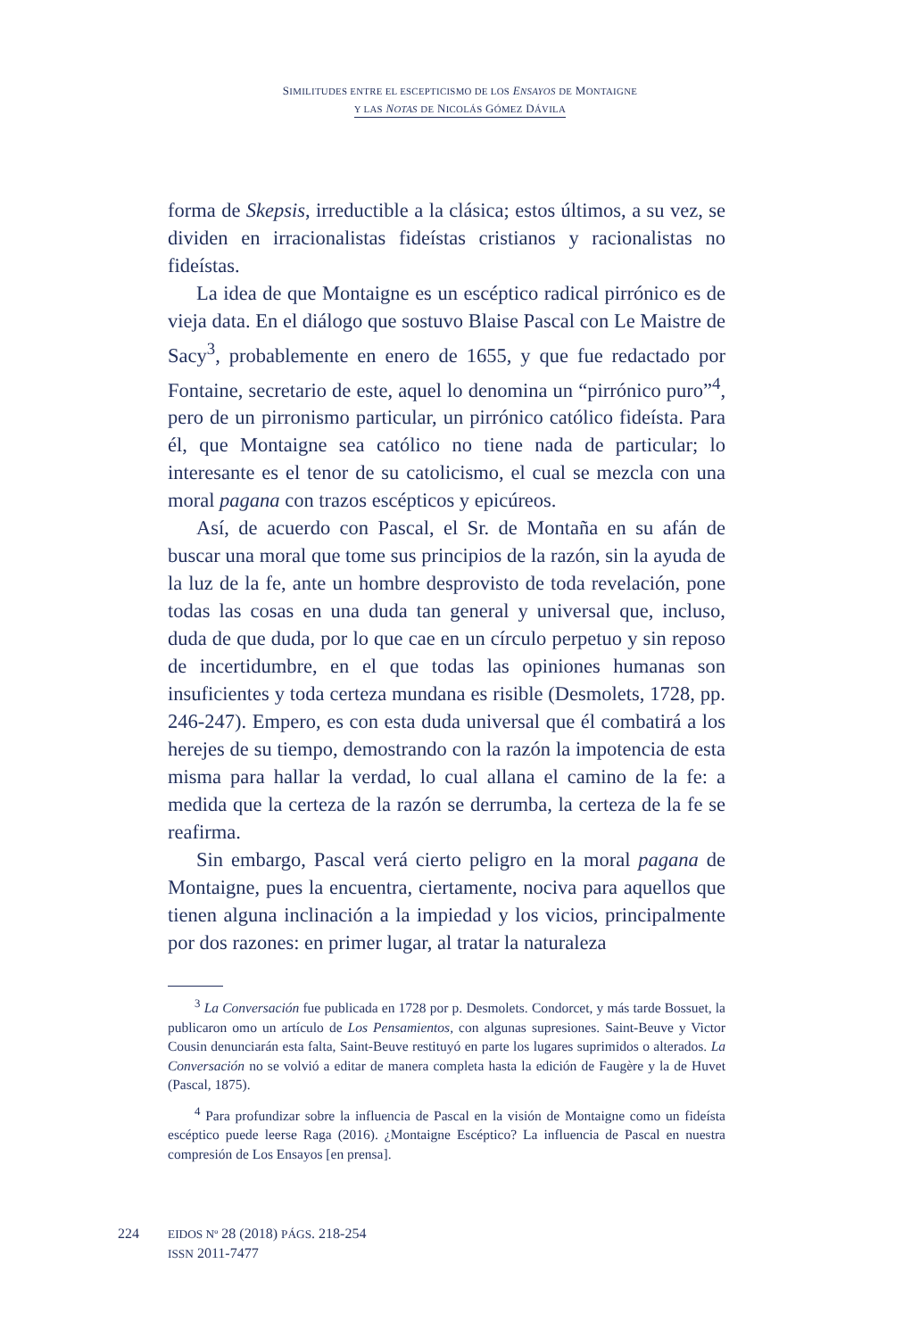SIMILITUDES ENTRE EL ESCEPTICISMO DE LOS ENSAYOS DE MONTAIGNE
Y LAS NOTAS DE NICOLÁS GÓMEZ DÁVILA
forma de Skepsis, irreductible a la clásica; estos últimos, a su vez, se dividen en irracionalistas fideístas cristianos y racionalistas no fideístas.
La idea de que Montaigne es un escéptico radical pirrónico es de vieja data. En el diálogo que sostuvo Blaise Pascal con Le Maistre de Sacy<sup>3</sup>, probablemente en enero de 1655, y que fue redactado por Fontaine, secretario de este, aquel lo denomina un “pirrónico puro”<sup>4</sup>, pero de un pirronismo particular, un pirrónico católico fideísta. Para él, que Montaigne sea católico no tiene nada de particular; lo interesante es el tenor de su catolicismo, el cual se mezcla con una moral pagana con trazos escépticos y epicúreos.
Así, de acuerdo con Pascal, el Sr. de Montaña en su afán de buscar una moral que tome sus principios de la razón, sin la ayuda de la luz de la fe, ante un hombre desprovisto de toda revelación, pone todas las cosas en una duda tan general y universal que, incluso, duda de que duda, por lo que cae en un círculo perpetuo y sin reposo de incertidumbre, en el que todas las opiniones humanas son insuficientes y toda certeza mundana es risible (Desmolets, 1728, pp. 246-247). Empero, es con esta duda universal que él combatirá a los herejes de su tiempo, demostrando con la razón la impotencia de esta misma para hallar la verdad, lo cual allana el camino de la fe: a medida que la certeza de la razón se derrumba, la certeza de la fe se reafirma.
Sin embargo, Pascal verá cierto peligro en la moral pagana de Montaigne, pues la encuentra, ciertamente, nociva para aquellos que tienen alguna inclinación a la impiedad y los vicios, principalmente por dos razones: en primer lugar, al tratar la naturaleza
<sup>3</sup> La Conversación fue publicada en 1728 por p. Desmolets. Condorcet, y más tarde Bossuet, la publicaron omo un artículo de Los Pensamientos, con algunas supresiones. Saint-Beuve y Victor Cousin denunciarán esta falta, Saint-Beuve restituyó en parte los lugares suprimidos o alterados. La Conversación no se volvió a editar de manera completa hasta la edición de Faugère y la de Huvet (Pascal, 1875).
<sup>4</sup> Para profundizar sobre la influencia de Pascal en la visión de Montaigne como un fideísta escéptico puede leerse Raga (2016). ¿Montaigne Escéptico? La influencia de Pascal en nuestra compresión de Los Ensayos [en prensa].
224 EIDOS Nº 28 (2018) PÁGS. 218-254
ISSN 2011-7477